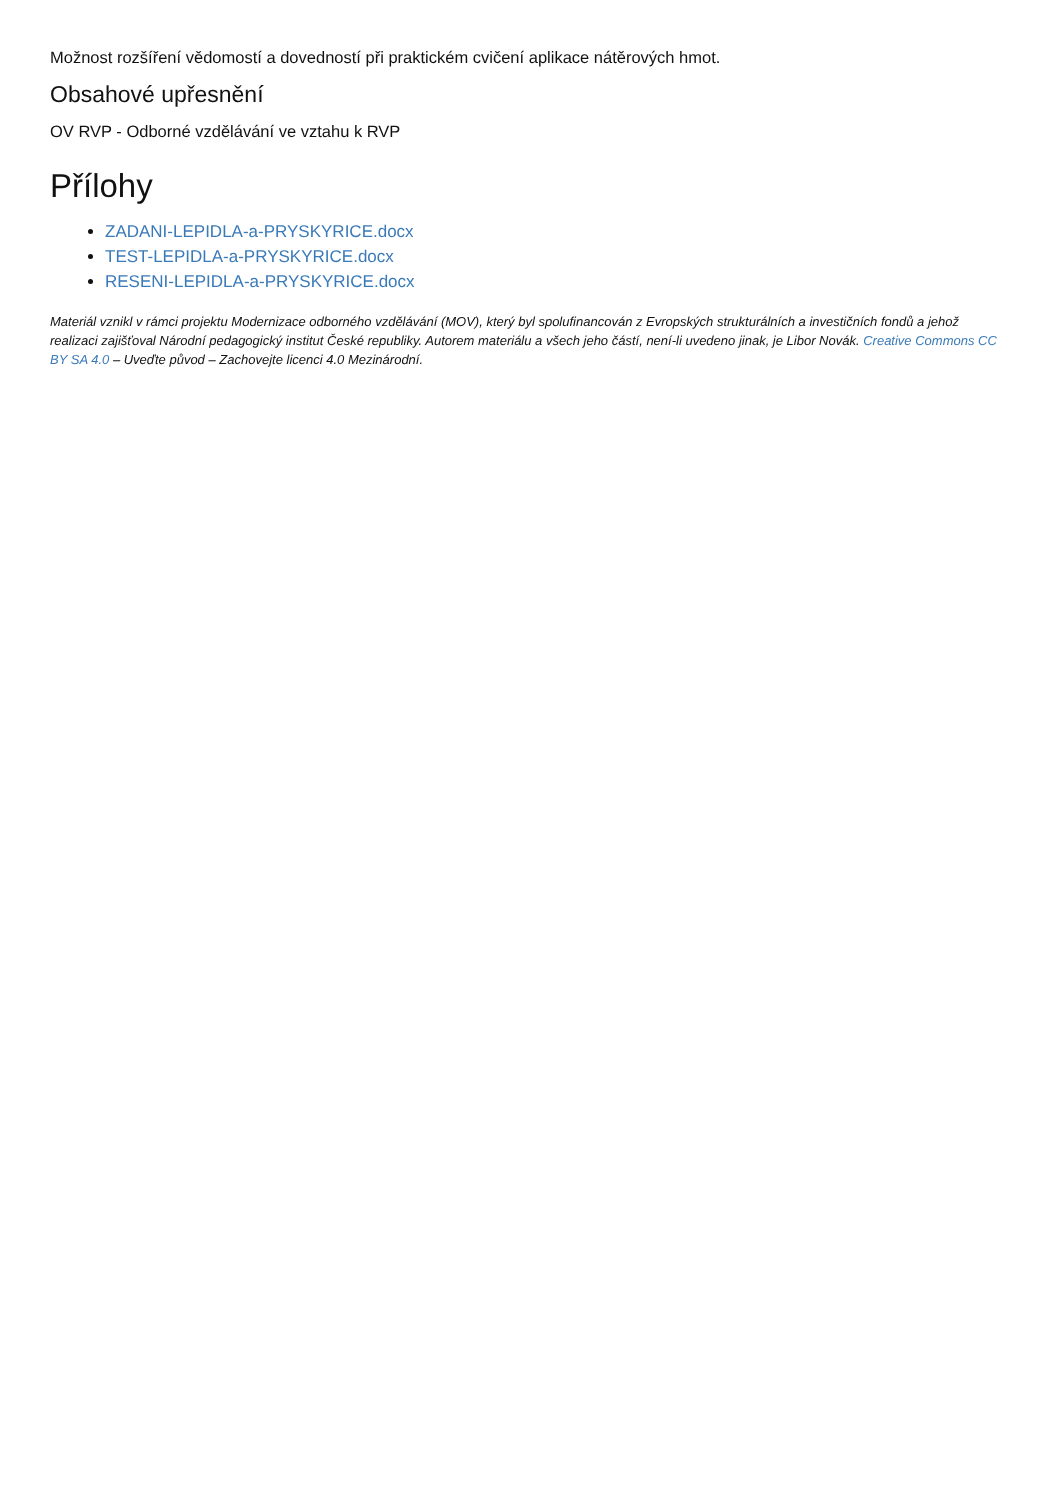Možnost rozšíření vědomostí a dovedností při praktickém cvičení aplikace nátěrových hmot.
Obsahové upřesnění
OV RVP - Odborné vzdělávání ve vztahu k RVP
Přílohy
ZADANI-LEPIDLA-a-PRYSKYRICE.docx
TEST-LEPIDLA-a-PRYSKYRICE.docx
RESENI-LEPIDLA-a-PRYSKYRICE.docx
Materiál vznikl v rámci projektu Modernizace odborného vzdělávání (MOV), který byl spolufinancován z Evropských strukturálních a investičních fondů a jehož realizaci zajišťoval Národní pedagogický institut České republiky. Autorem materiálu a všech jeho částí, není-li uvedeno jinak, je Libor Novák. Creative Commons CC BY SA 4.0 – Uveďte původ – Zachovejte licenci 4.0 Mezinárodní.